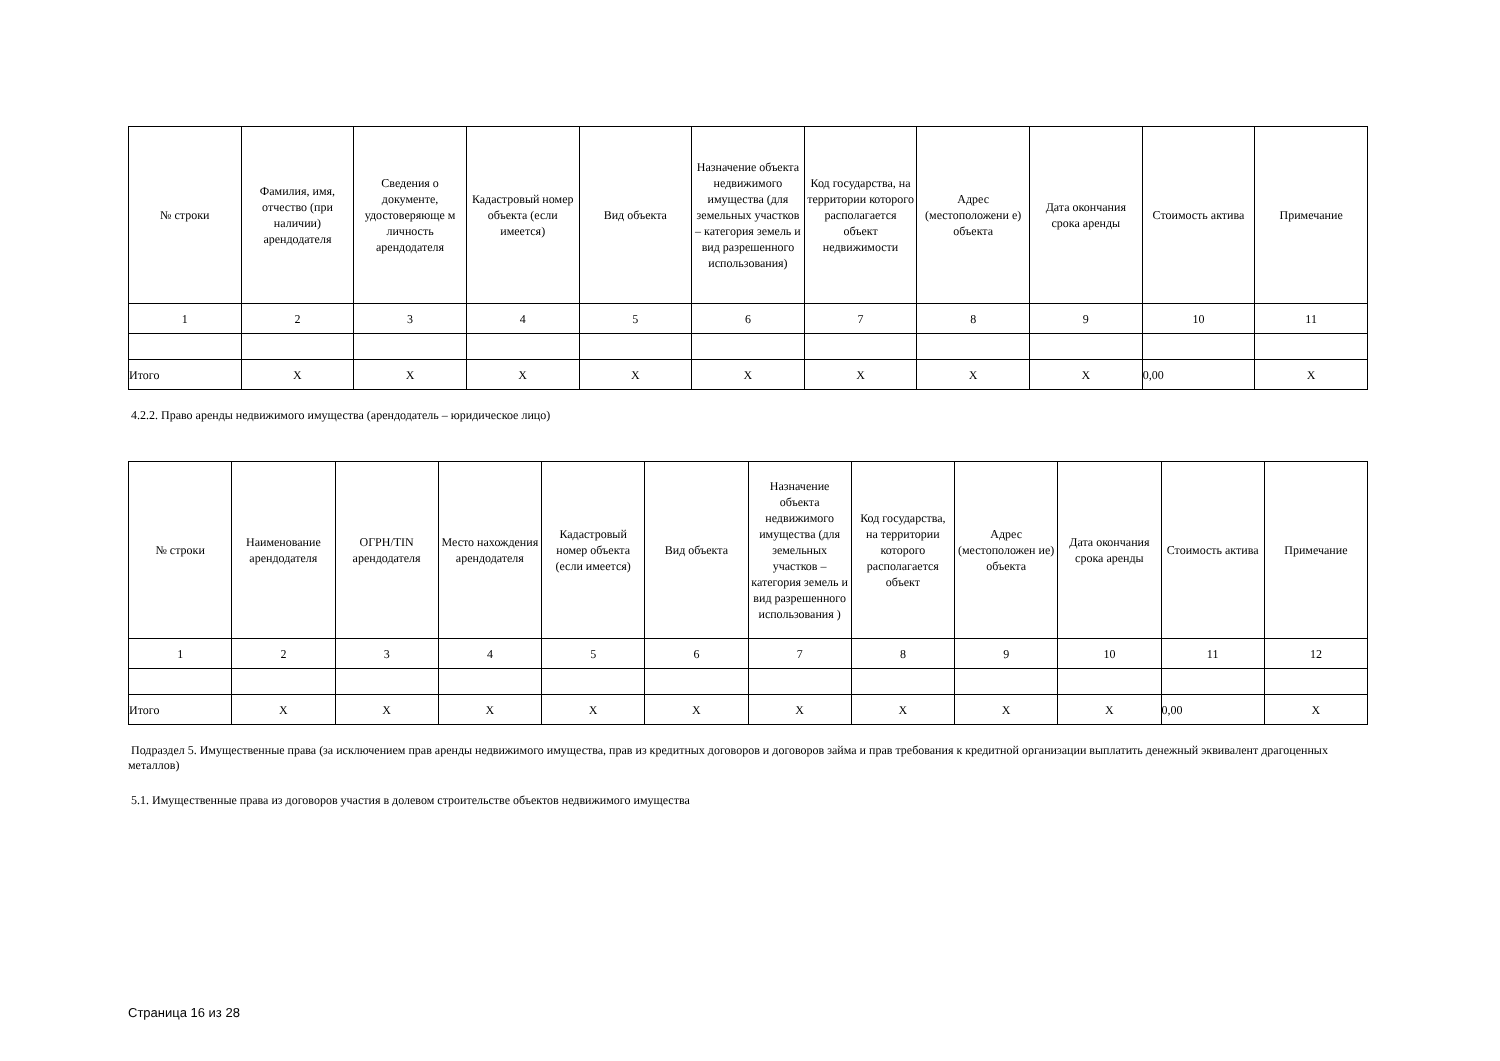| № строки | Фамилия, имя, отчество (при наличии) арендодателя | Сведения о документе, удостоверяюще м личность арендодателя | Кадастровый номер объекта (если имеется) | Вид объекта | Назначение объекта недвижимого имущества (для земельных участков – категория земель и вид разрешенного использования) | Код государства, на территории которого располагается объект недвижимости | Адрес (местоположени е) объекта | Дата окончания срока аренды | Стоимость актива | Примечание |
| --- | --- | --- | --- | --- | --- | --- | --- | --- | --- | --- |
| 1 | 2 | 3 | 4 | 5 | 6 | 7 | 8 | 9 | 10 | 11 |
| Итого | X | X | X | X | X | X | X | X | 0,00 | X |
4.2.2. Право аренды недвижимого имущества (арендодатель – юридическое лицо)
| № строки | Наименование арендодателя | ОГРН/TIN арендодателя | Место нахождения арендодателя | Кадастровый номер объекта (если имеется) | Вид объекта | Назначение объекта недвижимого имущества (для земельных участков – категория земель и вид разрешенного использования ) | Код государства, на территории которого располагается объект | Адрес (местоположен ие) объекта | Дата окончания срока аренды | Стоимость актива | Примечание |
| --- | --- | --- | --- | --- | --- | --- | --- | --- | --- | --- | --- |
| 1 | 2 | 3 | 4 | 5 | 6 | 7 | 8 | 9 | 10 | 11 | 12 |
| Итого | X | X | X | X | X | X | X | X | X | 0,00 | X |
Подраздел 5. Имущественные права (за исключением прав аренды недвижимого имущества, прав из кредитных договоров и договоров займа и прав требования к кредитной организации выплатить денежный эквивалент драгоценных металлов)
5.1. Имущественные права из договоров участия в долевом строительстве объектов недвижимого имущества
Страница 16 из 28